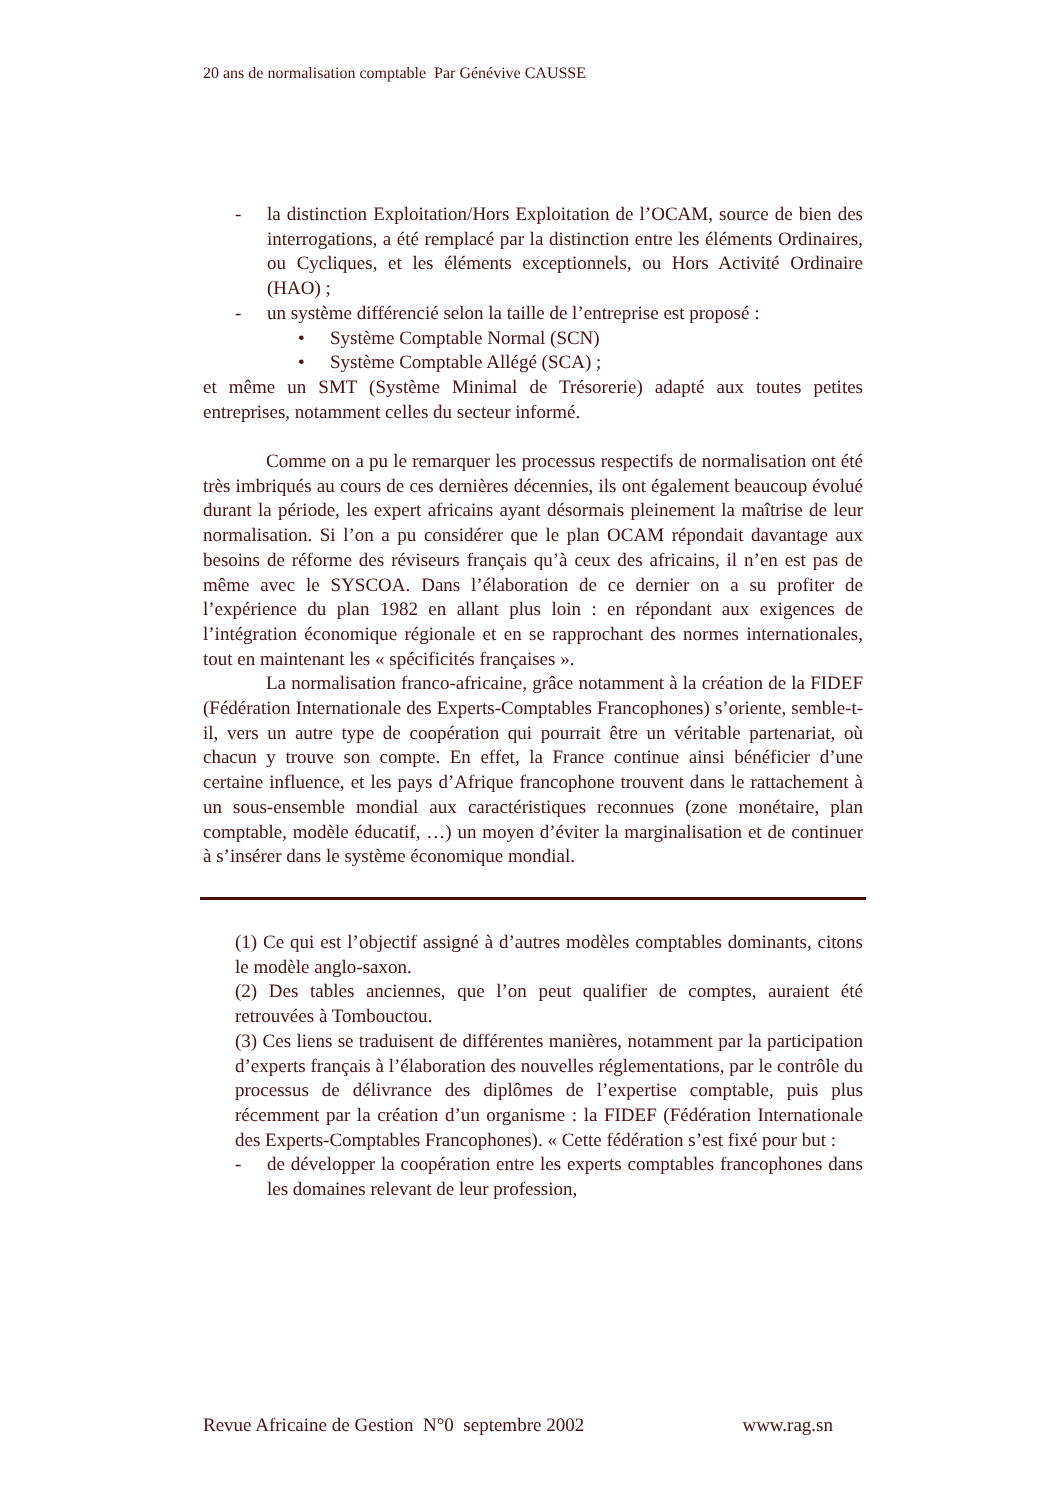20 ans de normalisation comptable Par Génévive CAUSSE
- la distinction Exploitation/Hors Exploitation de l’OCAM, source de bien des interrogations, a été remplacé par la distinction entre les éléments Ordinaires, ou Cycliques, et les éléments exceptionnels, ou Hors Activité Ordinaire (HAO) ;
- un système différencié selon la taille de l’entreprise est proposé :
• Système Comptable Normal (SCN)
• Système Comptable Allégé (SCA) ;
et même un SMT (Système Minimal de Trésorerie) adapté aux toutes petites entreprises, notamment celles du secteur informé.
Comme on a pu le remarquer les processus respectifs de normalisation ont été très imbriqués au cours de ces dernières décennies, ils ont également beaucoup évolué durant la période, les expert africains ayant désormais pleinement la maîtrise de leur normalisation. Si l’on a pu considérer que le plan OCAM répondait davantage aux besoins de réforme des réviseurs français qu’à ceux des africains, il n’en est pas de même avec le SYSCOA. Dans l’élaboration de ce dernier on a su profiter de l’expérience du plan 1982 en allant plus loin : en répondant aux exigences de l’intégration économique régionale et en se rapprochant des normes internationales, tout en maintenant les « spécificités françaises ».
La normalisation franco-africaine, grâce notamment à la création de la FIDEF (Fédération Internationale des Experts-Comptables Francophones) s’oriente, semble-t-il, vers un autre type de coopération qui pourrait être un véritable partenariat, où chacun y trouve son compte. En effet, la France continue ainsi bénéficier d’une certaine influence, et les pays d’Afrique francophone trouvent dans le rattachement à un sous-ensemble mondial aux caractéristiques reconnues (zone monétaire, plan comptable, modèle éducatif, …) un moyen d’éviter la marginalisation et de continuer à s’insérer dans le système économique mondial.
(1) Ce qui est l’objectif assigné à d’autres modèles comptables dominants, citons le modèle anglo-saxon.
(2) Des tables anciennes, que l’on peut qualifier de comptes, auraient été retrouvées à Tombouctou.
(3) Ces liens se traduisent de différentes manières, notamment par la participation d’experts français à l’élaboration des nouvelles réglementations, par le contrôle du processus de délivrance des diplômes de l’expertise comptable, puis plus récemment par la création d’un organisme : la FIDEF (Fédération Internationale des Experts-Comptables Francophones). « Cette fédération s’est fixé pour but :
- de développer la coopération entre les experts comptables francophones dans les domaines relevant de leur profession,
Revue Africaine de Gestion N°0 septembre 2002 www.rag.sn